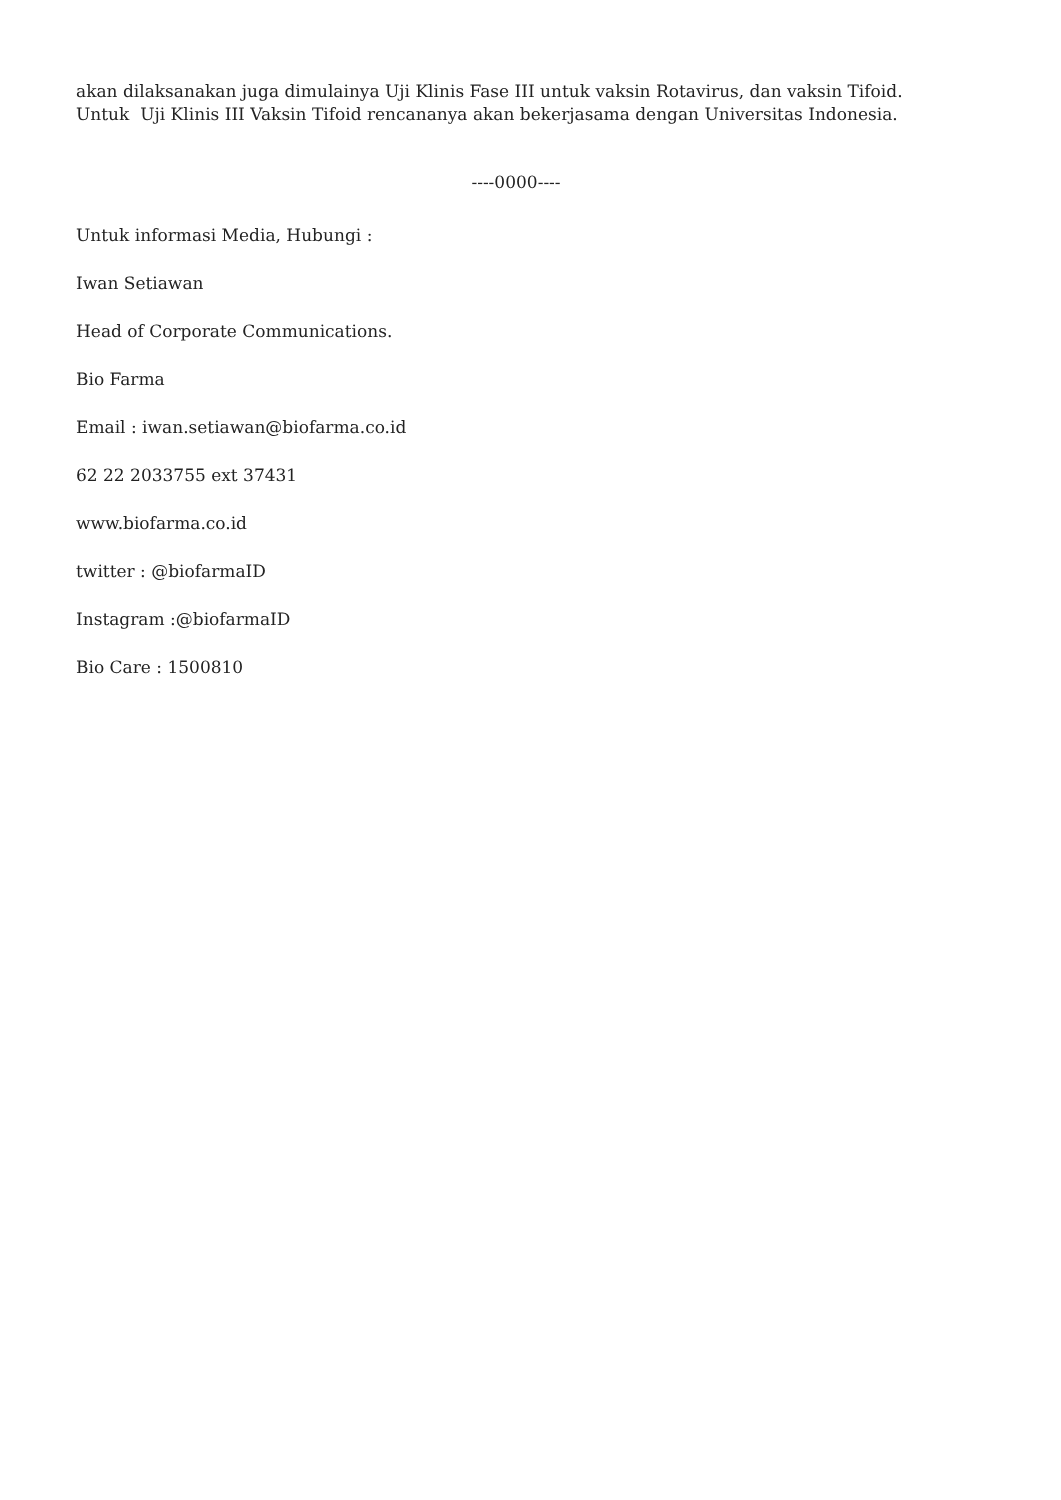akan dilaksanakan juga dimulainya Uji Klinis Fase III untuk vaksin Rotavirus, dan vaksin Tifoid. Untuk Uji Klinis III Vaksin Tifoid rencananya akan bekerjasama dengan Universitas Indonesia.
----0000----
Untuk informasi Media, Hubungi :
Iwan Setiawan
Head of Corporate Communications.
Bio Farma
Email : iwan.setiawan@biofarma.co.id
62 22 2033755 ext 37431
www.biofarma.co.id
twitter : @biofarmaID
Instagram :@biofarmaID
Bio Care : 1500810